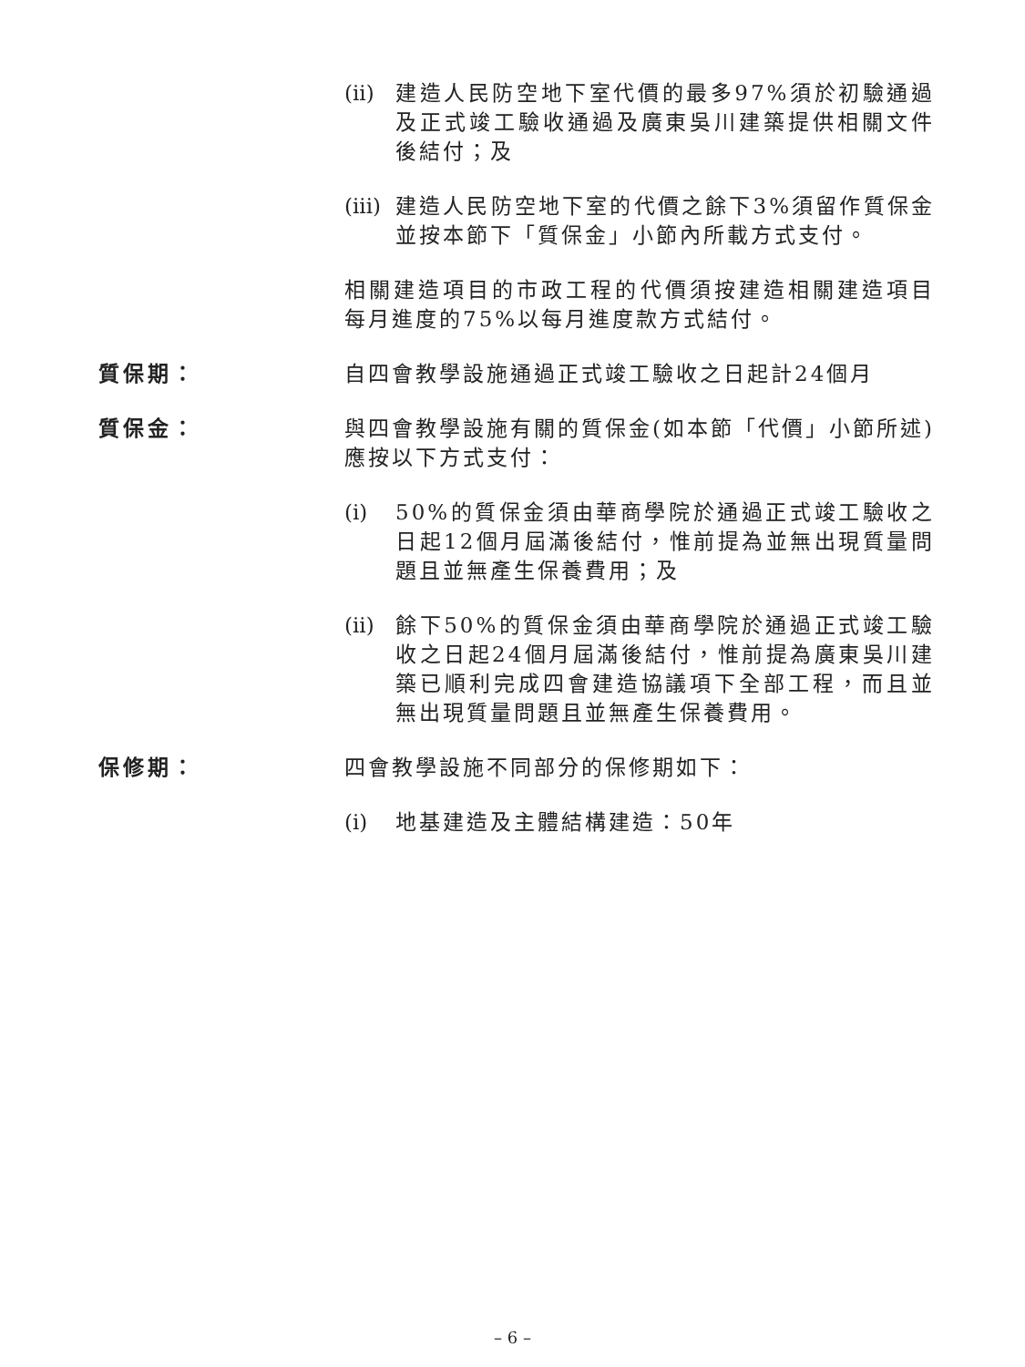(ii) 建造人民防空地下室代價的最多97%須於初驗通過及正式竣工驗收通過及廣東吳川建築提供相關文件後結付；及
(iii)
建造人民防空地下室的代價之餘下3%須留作質保金並按本節下「質保金」小節內所載方式支付。
相關建造項目的市政工程的代價須按建造相關建造項目每月進度的75%以每月進度款方式結付。
質保期： 自四會教學設施通過正式竣工驗收之日起計24個月
質保金： 與四會教學設施有關的質保金(如本節「代價」小節所述)應按以下方式支付：
(i) 50%的質保金須由華商學院於通過正式竣工驗收之日起12個月屆滿後結付，惟前提為並無出現質量問題且並無產生保養費用；及
(ii) 餘下50%的質保金須由華商學院於通過正式竣工驗收之日起24個月屆滿後結付，惟前提為廣東吳川建築已順利完成四會建造協議項下全部工程，而且並無出現質量問題且並無產生保養費用。
保修期： 四會教學設施不同部分的保修期如下：
(i) 地基建造及主體結構建造：50年
– 6 –